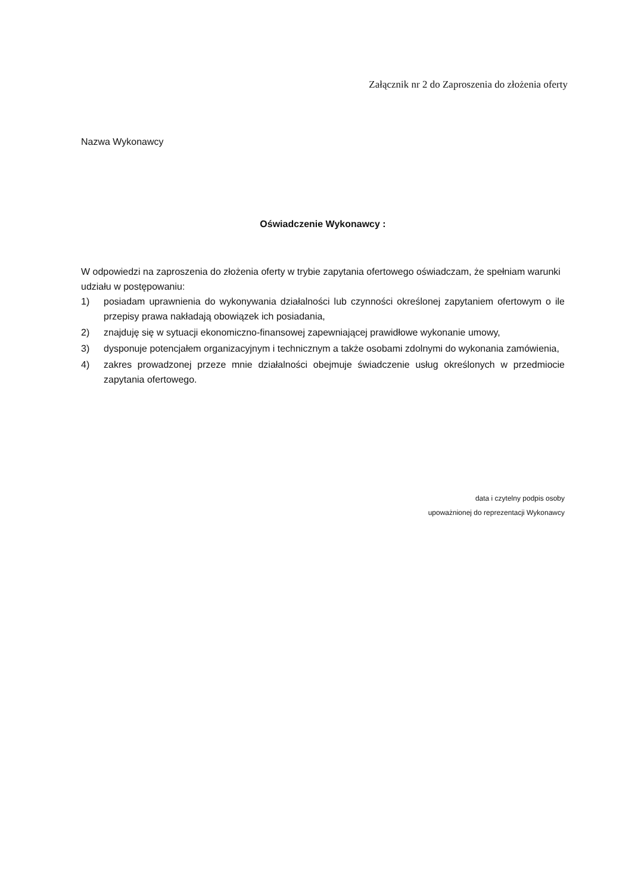Załącznik nr 2 do Zaproszenia do złożenia oferty
Nazwa Wykonawcy
Oświadczenie Wykonawcy :
W odpowiedzi na zaproszenia do złożenia oferty w trybie zapytania ofertowego oświadczam, że spełniam warunki udziału w postępowaniu:
1) posiadam uprawnienia do wykonywania działalności lub czynności określonej zapytaniem ofertowym o ile przepisy prawa nakładają obowiązek ich posiadania,
2) znajduję się w sytuacji ekonomiczno-finansowej zapewniającej prawidłowe wykonanie umowy,
3) dysponuje potencjałem organizacyjnym i technicznym a także osobami zdolnymi do wykonania zamówienia,
4) zakres prowadzonej przeze mnie działalności obejmuje świadczenie usług określonych w przedmiocie zapytania ofertowego.
data i czytelny podpis osoby
upoważnionej do reprezentacji Wykonawcy